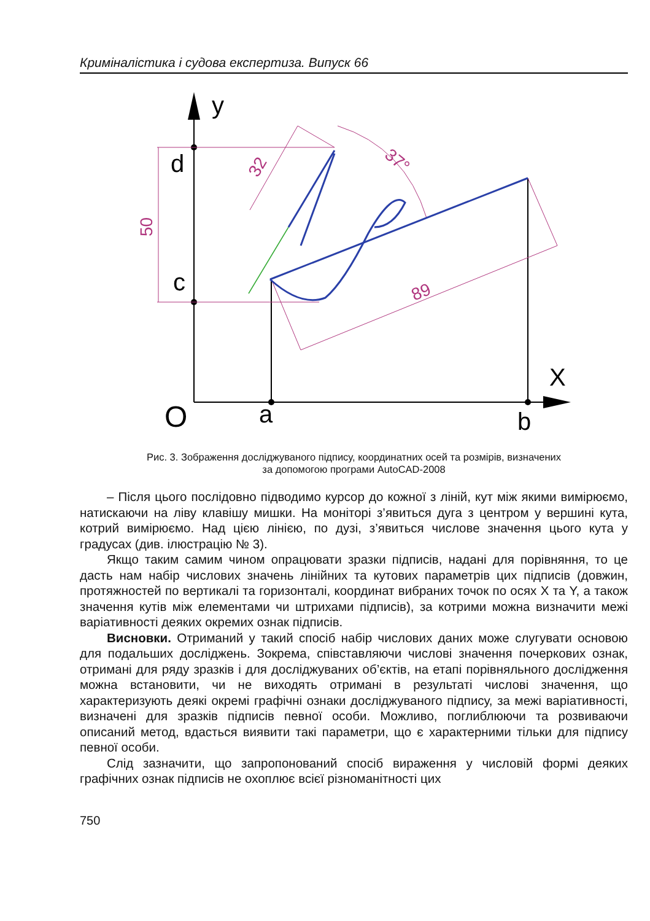Криміналістика і судова експертиза. Випуск 66
y
d
c
X
O
a
b
50
32
37°
89
Рис. 3. Зображення досліджуваного підпису, координатних осей та розмірів, визначених
за допомогою програми AutoCAD-2008
– Після цього послідовно підводимо курсор до кожної з ліній, кут між якими вимірюємо, натискаючи на ліву клавішу мишки. На моніторі з’явиться дуга з центром у вершині кута, котрий вимірюємо. Над цією лінією, по дузі, з’явиться числове значення цього кута у градусах (див. ілюстрацію № 3).
Якщо таким самим чином опрацювати зразки підписів, надані для порівняння, то це дасть нам набір числових значень лінійних та кутових параметрів цих підписів (довжин, протяжностей по вертикалі та горизонталі, координат вибраних точок по осях X та Y, а також значення кутів між елементами чи штрихами підписів), за котрими можна визначити межі варіативності деяких окремих ознак підписів.
Висновки. Отриманий у такий спосіб набір числових даних може слугувати основою для подальших досліджень. Зокрема, співставляючи числові значення почеркових ознак, отримані для ряду зразків і для досліджуваних об’єктів, на етапі порівняльного дослідження можна встановити, чи не виходять отримані в результаті числові значення, що характеризують деякі окремі графічні ознаки досліджуваного підпису, за межі варіативності, визначені для зразків підписів певної особи. Можливо, поглиблюючи та розвиваючи описаний метод, вдасться виявити такі параметри, що є характерними тільки для підпису певної особи.
Слід зазначити, що запропонований спосіб вираження у числовій формі деяких графічних ознак підписів не охоплює всієї різноманітності цих
750